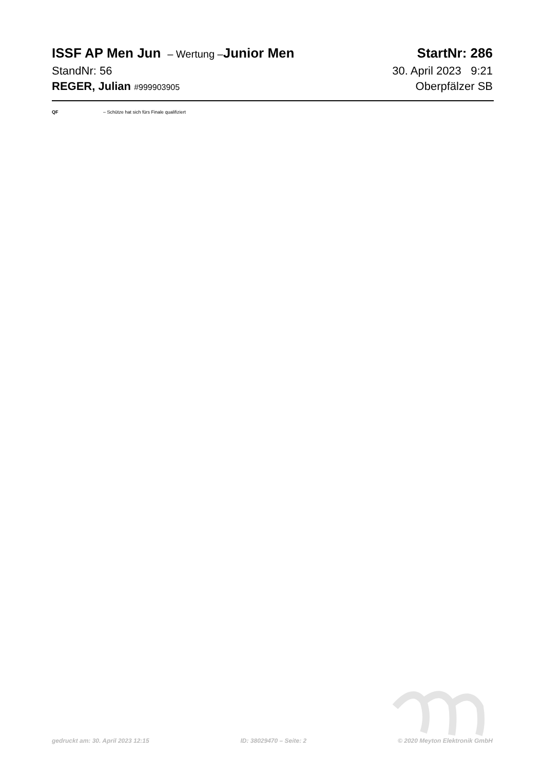ISSF AP Men Jun – Wertung –Junior Men StartNr: 286
StandNr: 56 30. April 2023 9:21
REGER, Julian #999903905 Oberpfälzer SB
QF – Schütze hat sich fürs Finale qualifiziert
gedruckt am: 30. April 2023 12:15 ID: 38029470 – Seite: 2 © 2020 Meyton Elektronik GmbH